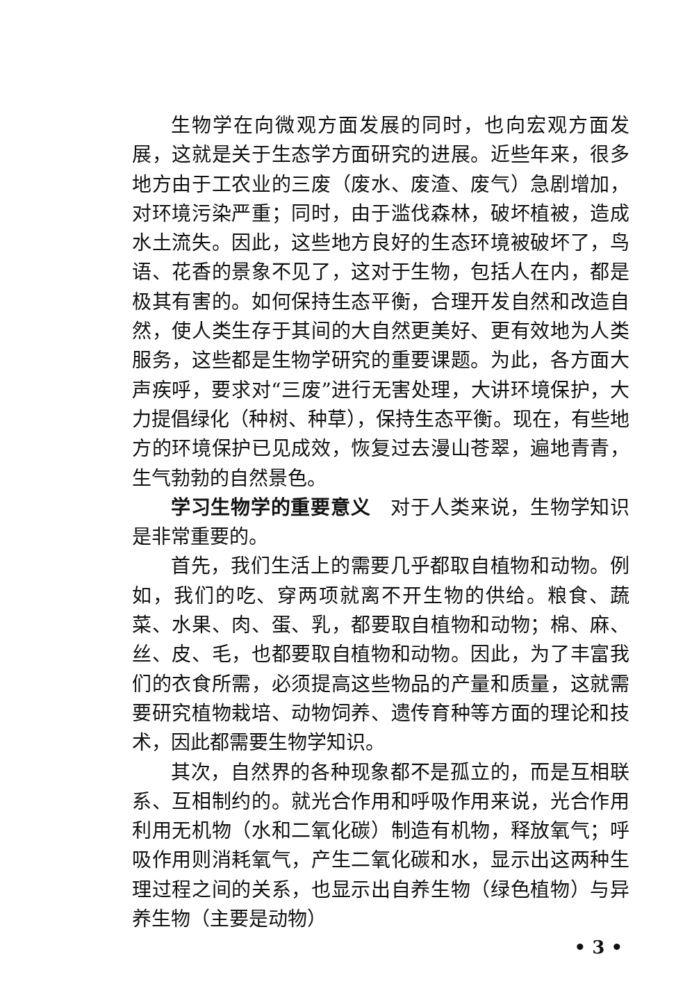生物学在向微观方面发展的同时，也向宏观方面发展，这就是关于生态学方面研究的进展。近些年来，很多地方由于工农业的三废（废水、废渣、废气）急剧增加，对环境污染严重；同时，由于滥伐森林，破坏植被，造成水土流失。因此，这些地方良好的生态环境被破坏了，鸟语、花香的景象不见了，这对于生物，包括人在内，都是极其有害的。如何保持生态平衡，合理开发自然和改造自然，使人类生存于其间的大自然更美好、更有效地为人类服务，这些都是生物学研究的重要课题。为此，各方面大声疾呼，要求对“三废”进行无害处理，大讲环境保护，大力提倡绿化（种树、种草），保持生态平衡。现在，有些地方的环境保护已见成效，恢复过去漫山苍翠，遍地青青，生气勃勃的自然景色。
学习生物学的重要意义　对于人类来说，生物学知识是非常重要的。
首先，我们生活上的需要几乎都取自植物和动物。例如，我们的吃、穿两项就离不开生物的供给。粮食、蔬菜、水果、肉、蛋、乳，都要取自植物和动物；棉、麻、丝、皮、毛，也都要取自植物和动物。因此，为了丰富我们的衣食所需，必须提高这些物品的产量和质量，这就需要研究植物栽培、动物饲养、遗传育种等方面的理论和技术，因此都需要生物学知识。
其次，自然界的各种现象都不是孤立的，而是互相联系、互相制约的。就光合作用和呼吸作用来说，光合作用利用无机物（水和二氧化碳）制造有机物，释放氧气；呼吸作用则消耗氧气，产生二氧化碳和水，显示出这两种生理过程之间的关系，也显示出自养生物（绿色植物）与异养生物（主要是动物）
• 3 •